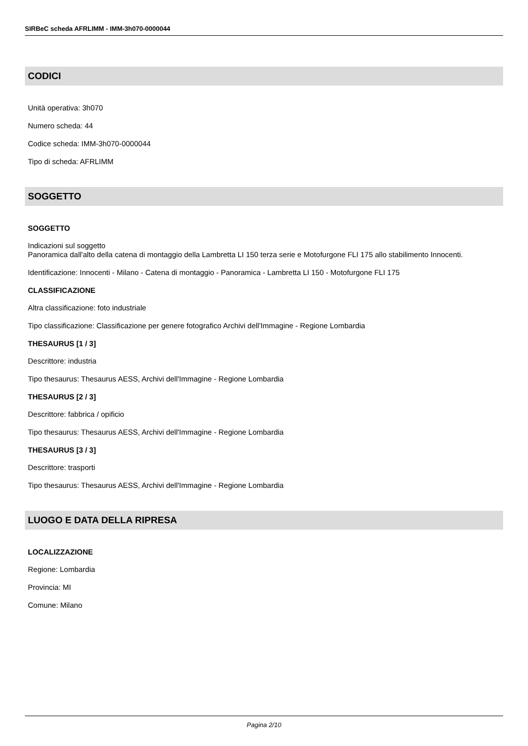SIRBeC scheda AFRLIMM - IMM-3h070-0000044
CODICI
Unità operativa: 3h070
Numero scheda: 44
Codice scheda: IMM-3h070-0000044
Tipo di scheda: AFRLIMM
SOGGETTO
SOGGETTO
Indicazioni sul soggetto
Panoramica dall'alto della catena di montaggio della Lambretta LI 150 terza serie e Motofurgone FLI 175 allo stabilimento Innocenti.
Identificazione: Innocenti - Milano - Catena di montaggio - Panoramica - Lambretta LI 150 - Motofurgone FLI 175
CLASSIFICAZIONE
Altra classificazione: foto industriale
Tipo classificazione: Classificazione per genere fotografico Archivi dell'Immagine - Regione Lombardia
THESAURUS [1 / 3]
Descrittore: industria
Tipo thesaurus: Thesaurus AESS, Archivi dell'Immagine - Regione Lombardia
THESAURUS [2 / 3]
Descrittore: fabbrica / opificio
Tipo thesaurus: Thesaurus AESS, Archivi dell'Immagine - Regione Lombardia
THESAURUS [3 / 3]
Descrittore: trasporti
Tipo thesaurus: Thesaurus AESS, Archivi dell'Immagine - Regione Lombardia
LUOGO E DATA DELLA RIPRESA
LOCALIZZAZIONE
Regione: Lombardia
Provincia: MI
Comune: Milano
Pagina 2/10